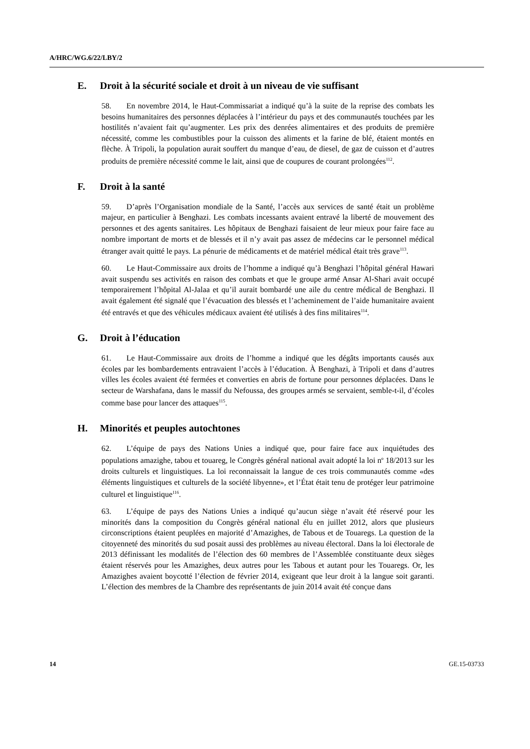A/HRC/WG.6/22/LBY/2
E. Droit à la sécurité sociale et droit à un niveau de vie suffisant
58. En novembre 2014, le Haut-Commissariat a indiqué qu’à la suite de la reprise des combats les besoins humanitaires des personnes déplacées à l’intérieur du pays et des communautés touchées par les hostilités n’avaient fait qu’augmenter. Les prix des denrées alimentaires et des produits de première nécessité, comme les combustibles pour la cuisson des aliments et la farine de blé, étaient montés en flèche. À Tripoli, la population aurait souffert du manque d’eau, de diesel, de gaz de cuisson et d’autres produits de première nécessité comme le lait, ainsi que de coupures de courant prolongées<sup>112</sup>.
F. Droit à la santé
59. D’après l’Organisation mondiale de la Santé, l’accès aux services de santé était un problème majeur, en particulier à Benghazi. Les combats incessants avaient entravé la liberté de mouvement des personnes et des agents sanitaires. Les hôpitaux de Benghazi faisaient de leur mieux pour faire face au nombre important de morts et de blessés et il n’y avait pas assez de médecins car le personnel médical étranger avait quitté le pays. La pénurie de médicaments et de matériel médical était très grave<sup>113</sup>.
60. Le Haut-Commissaire aux droits de l’homme a indiqué qu’à Benghazi l’hôpital général Hawari avait suspendu ses activités en raison des combats et que le groupe armé Ansar Al-Shari avait occupé temporairement l’hôpital Al-Jalaa et qu’il aurait bombardé une aile du centre médical de Benghazi. Il avait également été signalé que l’évacuation des blessés et l’acheminement de l’aide humanitaire avaient été entravés et que des véhicules médicaux avaient été utilisés à des fins militaires<sup>114</sup>.
G. Droit à l’éducation
61. Le Haut-Commissaire aux droits de l’homme a indiqué que les dégâts importants causés aux écoles par les bombardements entravaient l’accès à l’éducation. À Benghazi, à Tripoli et dans d’autres villes les écoles avaient été fermées et converties en abris de fortune pour personnes déplacées. Dans le secteur de Warshafana, dans le massif du Nefoussa, des groupes armés se servaient, semble-t-il, d’écoles comme base pour lancer des attaques<sup>115</sup>.
H. Minorités et peuples autochtones
62. L’équipe de pays des Nations Unies a indiqué que, pour faire face aux inquiétudes des populations amazighe, tabou et touareg, le Congrès général national avait adopté la loi n<sup>o</sup> 18/2013 sur les droits culturels et linguistiques. La loi reconnaissait la langue de ces trois communautés comme «des éléments linguistiques et culturels de la société libyenne», et l’État était tenu de protéger leur patrimoine culturel et linguistique<sup>116</sup>.
63. L’équipe de pays des Nations Unies a indiqué qu’aucun siège n’avait été réservé pour les minorités dans la composition du Congrès général national élu en juillet 2012, alors que plusieurs circonscriptions étaient peuplées en majorité d’Amazighes, de Tabous et de Touaregs. La question de la citoyenneté des minorités du sud posait aussi des problèmes au niveau électoral. Dans la loi électorale de 2013 définissant les modalités de l’élection des 60 membres de l’Assemblée constituante deux sièges étaient réservés pour les Amazighes, deux autres pour les Tabous et autant pour les Touaregs. Or, les Amazighes avaient boycotté l’élection de février 2014, exigeant que leur droit à la langue soit garanti. L’élection des membres de la Chambre des représentants de juin 2014 avait été conçue dans
14 GE.15-03733